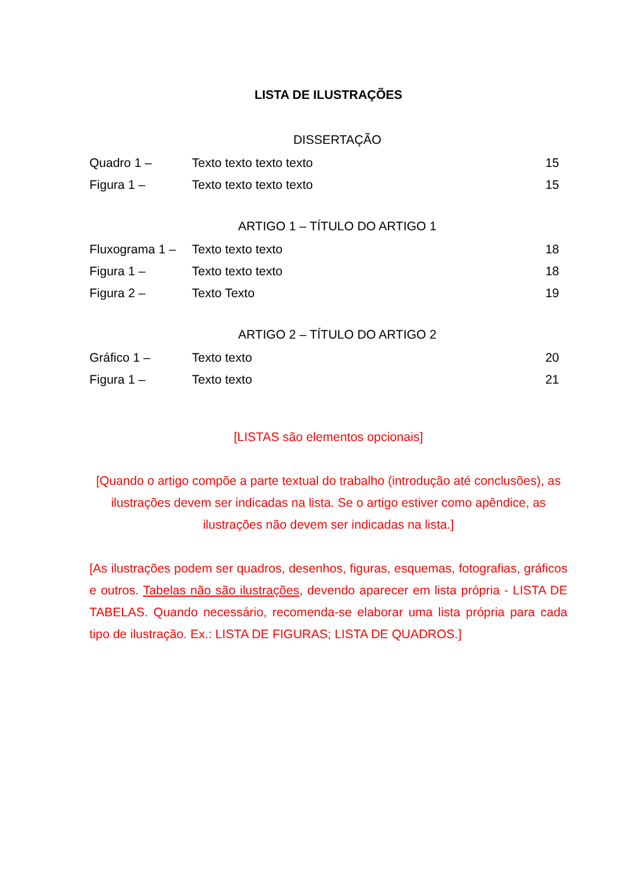LISTA DE ILUSTRAÇÕES
DISSERTAÇÃO
| Quadro 1 – | Texto texto texto texto | 15 |
| Figura 1 – | Texto texto texto texto | 15 |
ARTIGO 1 – TÍTULO DO ARTIGO 1
| Fluxograma 1 – | Texto texto texto | 18 |
| Figura 1 – | Texto texto texto | 18 |
| Figura 2 – | Texto Texto | 19 |
ARTIGO 2 – TÍTULO DO ARTIGO 2
| Gráfico 1 – | Texto texto | 20 |
| Figura 1 – | Texto texto | 21 |
[LISTAS são elementos opcionais]
[Quando o artigo compõe a parte textual do trabalho (introdução até conclusões), as ilustrações devem ser indicadas na lista. Se o artigo estiver como apêndice, as ilustrações não devem ser indicadas na lista.]
[As ilustrações podem ser quadros, desenhos, figuras, esquemas, fotografias, gráficos e outros. Tabelas não são ilustrações, devendo aparecer em lista própria - LISTA DE TABELAS. Quando necessário, recomenda-se elaborar uma lista própria para cada tipo de ilustração. Ex.: LISTA DE FIGURAS; LISTA DE QUADROS.]